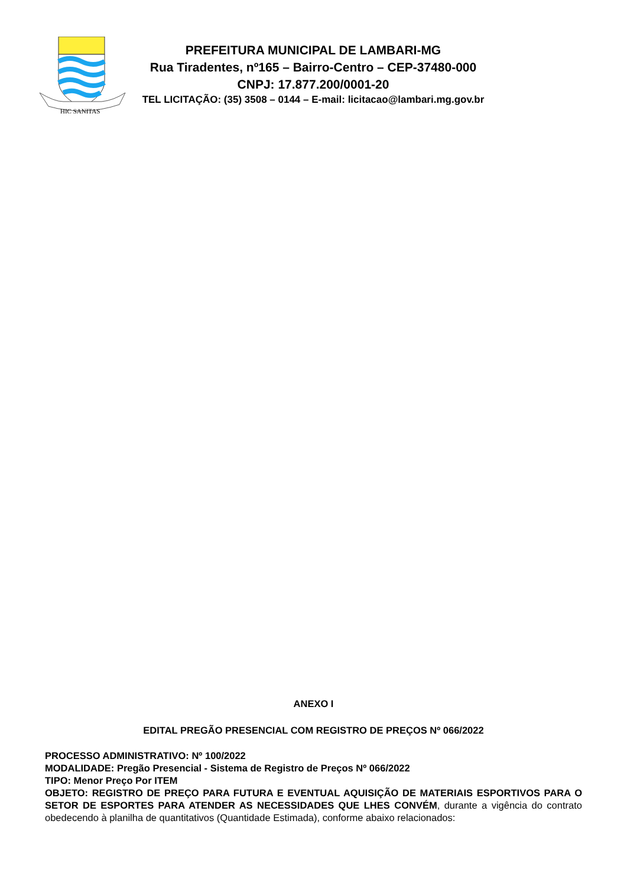HIC SANITAS
PREFEITURA MUNICIPAL DE LAMBARI-MG
Rua Tiradentes, nº165 – Bairro-Centro – CEP-37480-000
CNPJ: 17.877.200/0001-20
TEL LICITAÇÃO: (35) 3508 – 0144 – E-mail: licitacao@lambari.mg.gov.br
ANEXO I
EDITAL PREGÃO PRESENCIAL COM REGISTRO DE PREÇOS Nº 066/2022
PROCESSO ADMINISTRATIVO: Nº 100/2022
MODALIDADE: Pregão Presencial - Sistema de Registro de Preços Nº 066/2022
TIPO: Menor Preço Por ITEM
OBJETO: REGISTRO DE PREÇO PARA FUTURA E EVENTUAL AQUISIÇÃO DE MATERIAIS ESPORTIVOS PARA O SETOR DE ESPORTES PARA ATENDER AS NECESSIDADES QUE LHES CONVÉM, durante a vigência do contrato obedecendo à planilha de quantitativos (Quantidade Estimada), conforme abaixo relacionados: